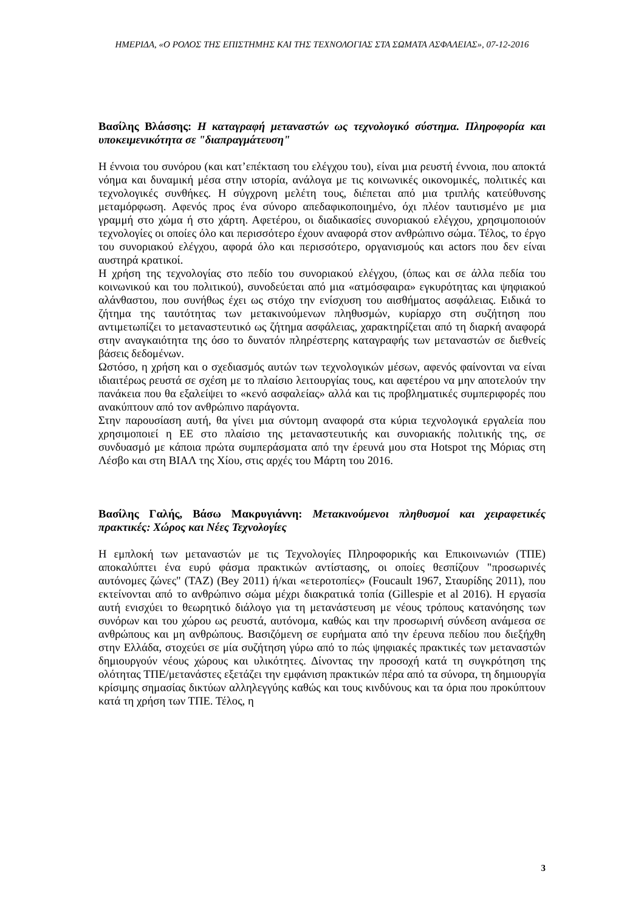ΗΜΕΡΙΔΑ, «Ο ΡΟΛΟΣ ΤΗΣ ΕΠΙΣΤΗΜΗΣ ΚΑΙ ΤΗΣ ΤΕΧΝΟΛΟΓΙΑΣ ΣΤΑ ΣΩΜΑΤΑ ΑΣΦΑΛΕΙΑΣ», 07-12-2016
Βασίλης Βλάσσης: Η καταγραφή μεταναστών ως τεχνολογικό σύστημα. Πληροφορία και υποκειμενικότητα σε "διαπραγμάτευση"
Η έννοια του συνόρου (και κατ’επέκταση του ελέγχου του), είναι μια ρευστή έννοια, που αποκτά νόημα και δυναμική μέσα στην ιστορία, ανάλογα με τις κοινωνικές οικονομικές, πολιτικές και τεχνολογικές συνθήκες. Η σύγχρονη μελέτη τους, διέπεται από μια τριπλής κατεύθυνσης μεταμόρφωση. Αφενός προς ένα σύνορο απεδαφικοποιημένο, όχι πλέον ταυτισμένο με μια γραμμή στο χώμα ή στο χάρτη. Αφετέρου, οι διαδικασίες συνοριακού ελέγχου, χρησιμοποιούν τεχνολογίες οι οποίες όλο και περισσότερο έχουν αναφορά στον ανθρώπινο σώμα. Τέλος, το έργο του συνοριακού ελέγχου, αφορά όλο και περισσότερο, οργανισμούς και actors που δεν είναι αυστηρά κρατικοί.
Η χρήση της τεχνολογίας στο πεδίο του συνοριακού ελέγχου, (όπως και σε άλλα πεδία του κοινωνικού και του πολιτικού), συνοδεύεται από μια «ατμόσφαιρα» εγκυρότητας και ψηφιακού αλάνθαστου, που συνήθως έχει ως στόχο την ενίσχυση του αισθήματος ασφάλειας. Ειδικά το ζήτημα της ταυτότητας των μετακινούμενων πληθυσμών, κυρίαρχο στη συζήτηση που αντιμετωπίζει το μεταναστευτικό ως ζήτημα ασφάλειας, χαρακτηρίζεται από τη διαρκή αναφορά στην αναγκαιότητα της όσο το δυνατόν πληρέστερης καταγραφής των μεταναστών σε διεθνείς βάσεις δεδομένων.
Ωστόσο, η χρήση και ο σχεδιασμός αυτών των τεχνολογικών μέσων, αφενός φαίνονται να είναι ιδιαιτέρως ρευστά σε σχέση με το πλαίσιο λειτουργίας τους, και αφετέρου να μην αποτελούν την πανάκεια που θα εξαλείψει το «κενό ασφαλείας» αλλά και τις προβληματικές συμπεριφορές που ανακύπτουν από τον ανθρώπινο παράγοντα.
Στην παρουσίαση αυτή, θα γίνει μια σύντομη αναφορά στα κύρια τεχνολογικά εργαλεία που χρησιμοποιεί η ΕΕ στο πλαίσιο της μεταναστευτικής και συνοριακής πολιτικής της, σε συνδυασμό με κάποια πρώτα συμπεράσματα από την έρευνά μου στα Hotspot της Μόριας στη Λέσβο και στη ΒΙΑΛ της Χίου, στις αρχές του Μάρτη του 2016.
Βασίλης Γαλής, Βάσω Μακρυγιάννη: Μετακινούμενοι πληθυσμοί και χειραφετικές πρακτικές: Χώρος και Νέες Τεχνολογίες
Η εμπλοκή των μεταναστών με τις Τεχνολογίες Πληροφορικής και Επικοινωνιών (ΤΠΕ) αποκαλύπτει ένα ευρύ φάσμα πρακτικών αντίστασης, οι οποίες θεσπίζουν "προσωρινές αυτόνομες ζώνες" (TAZ) (Bey 2011) ή/και «ετεροτοπίες» (Foucault 1967, Σταυρίδης 2011), που εκτείνονται από το ανθρώπινο σώμα μέχρι διακρατικά τοπία (Gillespie et al 2016). Η εργασία αυτή ενισχύει το θεωρητικό διάλογο για τη μετανάστευση με νέους τρόπους κατανόησης των συνόρων και του χώρου ως ρευστά, αυτόνομα, καθώς και την προσωρινή σύνδεση ανάμεσα σε ανθρώπους και μη ανθρώπους. Βασιζόμενη σε ευρήματα από την έρευνα πεδίου που διεξήχθη στην Ελλάδα, στοχεύει σε μία συζήτηση γύρω από το πώς ψηφιακές πρακτικές των μεταναστών δημιουργούν νέους χώρους και υλικότητες. Δίνοντας την προσοχή κατά τη συγκρότηση της ολότητας ΤΠΕ/μετανάστες εξετάζει την εμφάνιση πρακτικών πέρα από τα σύνορα, τη δημιουργία κρίσιμης σημασίας δικτύων αλληλεγγύης καθώς και τους κινδύνους και τα όρια που προκύπτουν κατά τη χρήση των ΤΠΕ. Τέλος, η
3